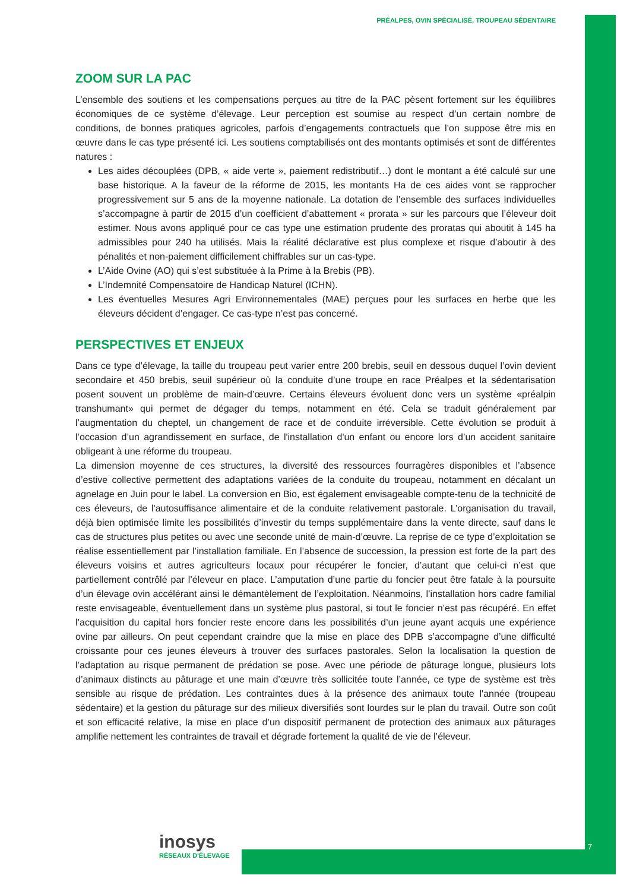PRÉALPES, OVIN SPÉCIALISÉ, TROUPEAU SÉDENTAIRE
ZOOM SUR LA PAC
L’ensemble des soutiens et les compensations perçues au titre de la PAC pèsent fortement sur les équilibres économiques de ce système d’élevage. Leur perception est soumise au respect d’un certain nombre de conditions, de bonnes pratiques agricoles, parfois d’engagements contractuels que l’on suppose être mis en œuvre dans le cas type présenté ici. Les soutiens comptabilisés ont des montants optimisés et sont de différentes natures :
Les aides découplées (DPB, « aide verte », paiement redistributif…) dont le montant a été calculé sur une base historique. A la faveur de la réforme de 2015, les montants Ha de ces aides vont se rapprocher progressivement sur 5 ans de la moyenne nationale. La dotation de l’ensemble des surfaces individuelles s’accompagne à partir de 2015 d’un coefficient d’abattement « prorata » sur les parcours que l’éleveur doit estimer. Nous avons appliqué pour ce cas type une estimation prudente des proratas qui aboutit à 145 ha admissibles pour 240 ha utilisés. Mais la réalité déclarative est plus complexe et risque d’aboutir à des pénalités et non-paiement difficilement chiffrables sur un cas-type.
L’Aide Ovine (AO) qui s’est substituée à la Prime à la Brebis (PB).
L’Indemnité Compensatoire de Handicap Naturel (ICHN).
Les éventuelles Mesures Agri Environnementales (MAE) perçues pour les surfaces en herbe que les éleveurs décident d’engager. Ce cas-type n’est pas concerné.
PERSPECTIVES ET ENJEUX
Dans ce type d’élevage, la taille du troupeau peut varier entre 200 brebis, seuil en dessous duquel l’ovin devient secondaire et 450 brebis, seuil supérieur où la conduite d’une troupe en race Préalpes et la sédentarisation posent souvent un problème de main-d’œuvre. Certains éleveurs évoluent donc vers un système «préalpin transhumant» qui permet de dégager du temps, notamment en été. Cela se traduit généralement par l’augmentation du cheptel, un changement de race et de conduite irréversible. Cette évolution se produit à l’occasion d’un agrandissement en surface, de l'installation d'un enfant ou encore lors d’un accident sanitaire obligeant à une réforme du troupeau.
La dimension moyenne de ces structures, la diversité des ressources fourragères disponibles et l’absence d’estive collective permettent des adaptations variées de la conduite du troupeau, notamment en décalant un agnelage en Juin pour le label. La conversion en Bio, est également envisageable compte-tenu de la technicité de ces éleveurs, de l'autosuffisance alimentaire et de la conduite relativement pastorale. L’organisation du travail, déjà bien optimisée limite les possibilités d’investir du temps supplémentaire dans la vente directe, sauf dans le cas de structures plus petites ou avec une seconde unité de main-d’œuvre. La reprise de ce type d’exploitation se réalise essentiellement par l’installation familiale. En l’absence de succession, la pression est forte de la part des éleveurs voisins et autres agriculteurs locaux pour récupérer le foncier, d’autant que celui-ci n’est que partiellement contrôlé par l’éleveur en place. L’amputation d’une partie du foncier peut être fatale à la poursuite d’un élevage ovin accélérant ainsi le démantèlement de l’exploitation. Néanmoins, l’installation hors cadre familial reste envisageable, éventuellement dans un système plus pastoral, si tout le foncier n’est pas récupéré. En effet l’acquisition du capital hors foncier reste encore dans les possibilités d’un jeune ayant acquis une expérience ovine par ailleurs. On peut cependant craindre que la mise en place des DPB s’accompagne d’une difficulté croissante pour ces jeunes éleveurs à trouver des surfaces pastorales. Selon la localisation la question de l’adaptation au risque permanent de prédation se pose. Avec une période de pâturage longue, plusieurs lots d’animaux distincts au pâturage et une main d’œuvre très sollicitée toute l’année, ce type de système est très sensible au risque de prédation. Les contraintes dues à la présence des animaux toute l'année (troupeau sédentaire) et la gestion du pâturage sur des milieux diversifiés sont lourdes sur le plan du travail. Outre son coût et son efficacité relative, la mise en place d’un dispositif permanent de protection des animaux aux pâturages amplifie nettement les contraintes de travail et dégrade fortement la qualité de vie de l’éleveur.
inosys
RÉSEAUX D'ÉLEVAGE
7